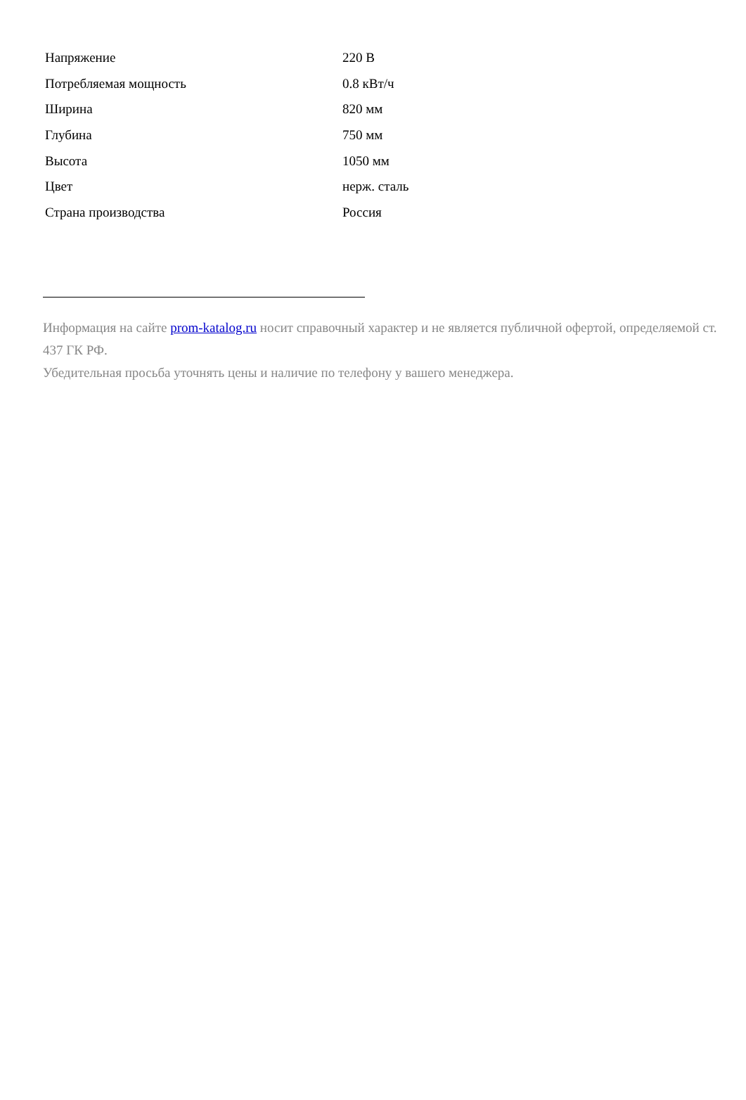| Напряжение | 220 В |
| Потребляемая мощность | 0.8 кВт/ч |
| Ширина | 820 мм |
| Глубина | 750 мм |
| Высота | 1050 мм |
| Цвет | нерж. сталь |
| Страна производства | Россия |
Информация на сайте prom-katalog.ru носит справочный характер и не является публичной офертой, определяемой ст. 437 ГК РФ.
Убедительная просьба уточнять цены и наличие по телефону у вашего менеджера.